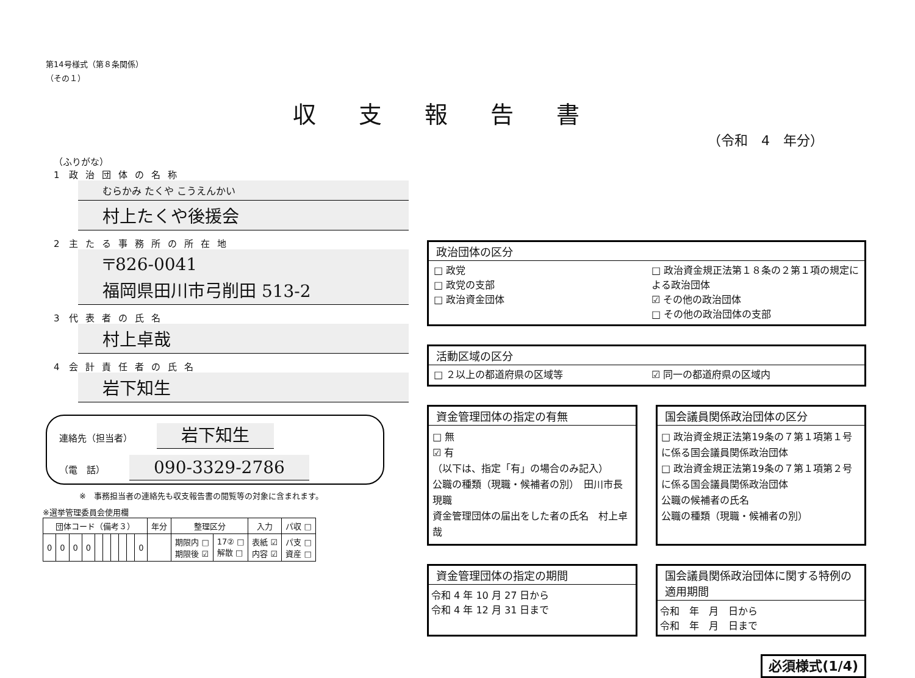第14号様式（第８条関係）
（その１）
収支報告書
（令和　4　年分）
（ふりがな）
1　政治団体の名称
むらかみ たくや こうえんかい
村上たくや後援会
2　主たる事務所の所在地
〒826-0041
福岡県田川市弓削田 513-2
3　代表者の氏名
村上卓哉
4　会計責任者の氏名
岩下知生
連絡先（担当者） 岩下知生
（電　話） 090-3329-2786
※　事務担当者の連絡先も収支報告書の閲覧等の対象に含まれます。
※選挙管理委員会使用欄
| 団体コード（備考３） | | | | | | | | | | 年分 | 整理区分 | | 入力 | パ収 □ |
| --- | --- | --- | --- | --- | --- | --- | --- | --- | --- | --- | --- | --- | --- | --- |
| 0 | 0 | 0 | 0 | | | | | | 0 | | 期限内 □ 期限後 ☑ | 17② □ 解散 □ | 表紙 ☑ 内容 ☑ | パ支 □ 資産 □ |
政治団体の区分
□ 政党
□ 政党の支部
□ 政治資金団体
□ 政治資金規正法第１８条の２第１項の規定による政治団体
☑ その他の政治団体
□ その他の政治団体の支部
活動区域の区分
□ ２以上の都道府県の区域等 ☑ 同一の都道府県の区域内
資金管理団体の指定の有無
□ 無
☑ 有
（以下は、指定「有」の場合のみ記入）
公職の種類（現職・候補者の別）　田川市長　現職
資金管理団体の届出をした者の氏名　村上卓哉
国会議員関係政治団体の区分
□ 政治資金規正法第19条の７第１項第１号に係る国会議員関係政治団体
□ 政治資金規正法第19条の７第１項第２号に係る国会議員関係政治団体
公職の候補者の氏名
公職の種類（現職・候補者の別）
資金管理団体の指定の期間
令和 4 年 10 月 27 日から
令和 4 年 12 月 31 日まで
国会議員関係政治団体に関する特例の適用期間
令和　年　月　日から
令和　年　月　日まで
必須様式(1/4)